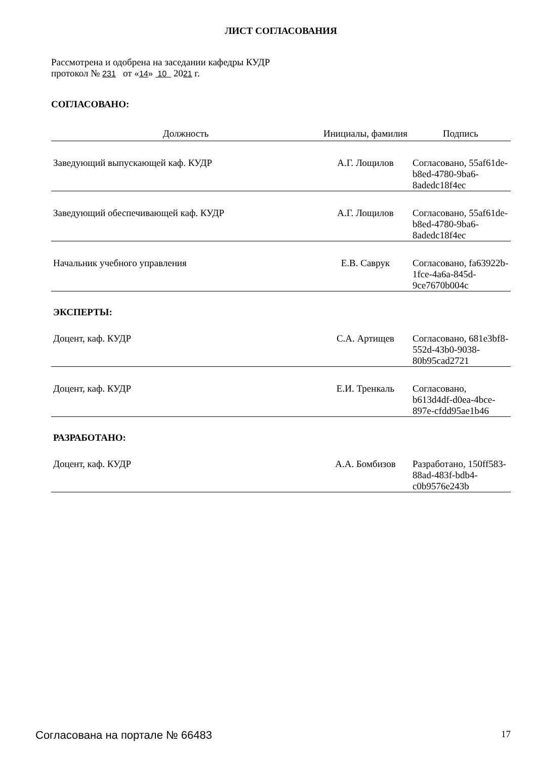ЛИСТ СОГЛАСОВАНИЯ
Рассмотрена и одобрена на заседании кафедры КУДР
протокол № 231 от «14» 10 2021 г.
СОГЛАСОВАНО:
| Должность | Инициалы, фамилия | Подпись |
| --- | --- | --- |
| Заведующий выпускающей каф. КУДР | А.Г. Лощилов | Согласовано, 55af61de-b8ed-4780-9ba6-8adedc18f4ec |
| Заведующий обеспечивающей каф. КУДР | А.Г. Лощилов | Согласовано, 55af61de-b8ed-4780-9ba6-8adedc18f4ec |
| Начальник учебного управления | Е.В. Саврук | Согласовано, fa63922b-1fce-4a6a-845d-9ce7670b004c |
| ЭКСПЕРТЫ: | | |
| Доцент, каф. КУДР | С.А. Артищев | Согласовано, 681e3bf8-552d-43b0-9038-80b95cad2721 |
| Доцент, каф. КУДР | Е.И. Тренкаль | Согласовано, b613d4df-d0ea-4bce-897e-cfdd95ae1b46 |
| РАЗРАБОТАНО: | | |
| Доцент, каф. КУДР | А.А. Бомбизов | Разработано, 150ff583-88ad-483f-bdb4-c0b9576e243b |
Согласована на портале № 66483 17